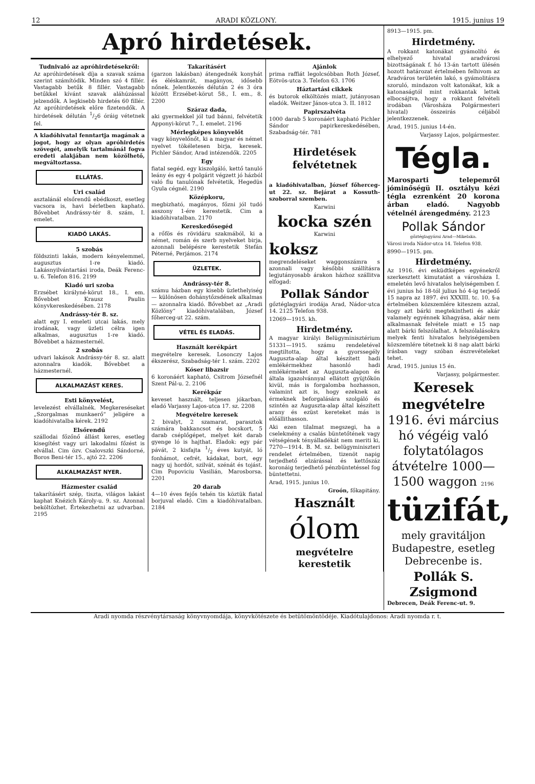12 ARADI KÖZLONY. 1915. junius 19
Apró hirdetések.
Tudnivaló az apróhirdetésekről:
Az apróhirdetések díja a szavak száma szerint számítódik. Minden szó 4 fillér. Vastagabb betűk 8 fillér. Vastagabb betűkkel kívánt szavak aláhúzással jelzendők. A legkisebb hirdetés 60 fillér. Az apróhirdetések előre fizetendők. A hirdetések délután 1/26 óráig vétetnek fel.
A kiadóhivatal fenntartja magának a jogot, hogy az olyan apróhirdetés szövegét, amelyik tartalmánál fogva eredeti alakjában nem közölhető, megváltoztassa.
ELLÁTÁS.
Uri család
asztalánál elsőrendű ebédkoszt, esetleg vacsora is, havi bérletben kapható. Bővebbet Andrássy-tér 8. szám, I. emelet.
KIADÓ LAKÁS.
5 szobás
földszinti lakás, modern kényelemmel, augusztus 1-re kiadó. Lakásnyilvántartási iroda, Deák Ferenc-u. 6. Telefon 816. 2199
Kiadó uri szoba
Erzsébet királyné-körut 18., I. em. Bővebbet Krausz Paulin könyvkereskedésében. 2178
Andrássy-tér 8. sz.
alatt egy I. emeleti utcai lakás, mely irodának, vagy üzleti célra igen alkalmas, augusztus 1-re kiadó. Bővebbet a házmesternél.
2 szobás
udvari lakások Andrássy-tér 8. sz. alatt azonnalra kiadók. Bővebbet a házmesternél.
ALKALMAZÁST KERES.
Esti könyvelést,
levelezést elvállalnék. Megkereséseket „Szorgalmas munkaerő“ jeligére a kiadóhivatalba kérek. 2192
Elsőrendű
szállodai főzőnő állást keres, esetleg kisegítést vagy uri lakodalmi főzést is elvállal. Cim özv. Csalovszki Sándorné, Boros Beni-tér 15., ajtó 22. 2206
ALKALMAZÁST NYER.
Házmester család
takarításért szép, tiszta, világos lakást kaphat Knézich Károly-u. 9. sz. Azonnal beköltözhet. Értekezhetni az udvarban. 2195
Takarításért
(garzon lakásban) átengednék konyhát és éléskamrát, magányos, idősebb nőnek. Jelentkezés délután 2 és 3 óra között Erzsébet-körut 58., I. em., 8. 2200
Száraz dada,
aki gyermekkel jól tud bánni, felvétetik Apponyi-körut 7., I. emelet. 2196
Mérlegképes könyvelőt
vagy könyvelőnőt, ki a magyar és német nyelvet tökéletesen birja, keresek. Pichler Sándor, Arad intézendők. 2205
Egy
fiatal segéd, egy kiszolgáló, kettő tanuló leány és egy 4 polgárit végzett jó házból való fiu tanulónak felvétetik, Hegedüs Gyula cégnél. 2190
Középkoru,
megbizható, magányos, főzni jól tudó asszony 1-ére kerestetik. Cim a kiadóhivatalban. 2170
Kereskedősegéd
a rőfös és rövidáru szakmából, ki a német, román és szerb nyelveket birja, azonnali belépésre kerestetik Stefán Péterné, Perjámos. 2174
ÜZLETEK.
Andrássy-tér 8.
számu házban egy kisebb üzlethelyiség — különösen dohánytőzsdének alkalmas — azonnalra kiadó. Bővebbet az „Aradi Közlöny“ kiadóhivatalában, József főherceg-ut 22. szám.
VÉTEL ÉS ELADÁS.
Használt kerékpárt
megvételre keresek. Losonczy Lajos ékszerész, Szabadság-tér 1. szám. 2202
Kóser libazsir
6 koronáért kapható, Csitrom Józsefnél Szent Pál-u. 2. 2106
Kerékpár
keveset használt, teljesen jókarban, eladó Varjassy Lajos-utca 17. sz. 2208
Megvételre keresek
2 bivalyt, 2 szamarat, parasztok számára bakkancsot és bocskort, 5 darab cséplőgépet, melyet két darab gyenge ló is hajthat. Eladok: egy pár pávát, 2 kisfajta 1/2 éves kutyát, ló fonhámot, cefrét, kádakat, bort, egy nagy uj hordót, szilvát, szénát és tojást. Cim Popoviciu Vasilián, Marosborsa. 2201
20 darab
4—10 éves fejős tehén tis köztük fiatal borjuval eladó. Cim a kiadóhivatalban. 2184
Ajánlok
prima raffiát legolcsóbban Roth József, Eötvös-utca 3. Telefon 63. 1706
Háztartási cikkek
és butorok elköltözés miatt, jutányosan eladók. Weitzer János-utca 3. II. 1812
Papirszalvéta
1000 darab 5 koronáért kapható Pichler Sándor papirkereskedésében, Szabadság-tér. 781
Hirdetések felvétetnek
a kiadóhivatalban, József főherceg-ut 22. sz. Bejárat a Kossuth-szoborral szemben.
Karwini
kocka szén
Karwini
koksz
megrendeléseket waggonszámra s azonnali vagy későbbi szállításra legjutányosabb árakon házhoz szállitva elfogad:
Pollak Sándor
gőztéglagyári irodája Arad, Nádor-utca 14. 2125 Telefon 938.
12069—1915. kh.
Hirdetmény.
A magyar királyi Belügyminisztérium 51331—1915. számu rendeletével megtiltotta, hogy a gyorssegély Auguszta-alap által készített hadi emlékérmekhez hasonló hadi emlékérmeket az Auguszta-alapon és általa igazolvánnyal ellátott gyüjtőkön kivül, más is forgalomba hozhasson, valamint azt is, hogy ezeknek az érmeknek beforgalására szolgáló és szintén az Auguszta-alap által készített arany és ezüst kereteket más is előállithasson.
Aki ezen tilalmat megszegi, ha a cselekmény a csalás büntetőtének vagy vétségének tényálladékát nem meriti ki, 7270—1914. B. M. sz. belügyminiszteri rendelet értelmében, tizenöt napig terjedhető elzárással és kettőszáz koronáig terjedhető pénzbüntetéssel fog büntettetni.
Arad, 1915. junius 10.
Groón, főkapitány.
Használt
ólom
megvételre kerestetik
8913—1915. pm.
Hirdetmény.
A rokkant katonákat gyámolító és elhelyező hivatal aradvárosi bizottságának f. hó 13-án tartott ülésén hozott határozat értelmében felhivom az Aradváros területén lakó, s gyámolitásra szoruló, mindazon volt katonákat, kik a katonaságtól mint rokkantak lettek elbocsájtva, hogy a rokkant felvételi irodában (Városháza Polgármesteri hivatal) összeirás céljából jelentkezzenek.
Arad, 1915. junius 14-én.
Varjassy Lajos, polgármester.
Tégla.
Marosparti telepemről jóminőségü II. osztályu kézi tégla ezrenként 20 korona árban eladó. Nagyobb vételnél árengedmény. 2123
Pollak Sándor
gőztéglagyárai Arad—Mikelaka.
Városi iroda Nádor-utca 14. Telefon 938.
8990—1915. pm.
Hirdetmény.
Az 1916. évi esküdtképes egyénekről szerkesztett kimutatást a városháza I. emeletén levő hivatalos helyiségemben f. évi junius hó 18-tól julius hó 4-ig terjedő 15 napra az 1897. évi XXXIII. tc. 10. §-a értelmében közszemlére kiteszem azzal, hogy azt bárki megtekintheti és akár valamely egyénnek kihagyása, akár nem alkalmasnak felvétele miatt e 15 nap alatt bárki felszólalhat. A felszólalásokra melyek fenti hivatalos helyiségemben közszemlére tétetnek ki 8 nap alatt bárki írásban vagy szóban észrevételeket tehet.
Arad, 1915. junius 15 én.
Varjassy, polgármester.
Keresek megvételre
1916. évi március hó végéig való folytatólagos átvételre 1000—1500 waggon 2196
tüzifát,
mely gravitáljon Budapestre, esetleg Debrecenbe is.
Pollák S. Zsigmond
Debrecen, Deák Ferenc-ut. 9.
Aradi nyomda részvénytársaság könyvnyomdája, könyvkötészete és betütömöntödéje. Kiadótulajdonos: Aradi nyomda r. t.